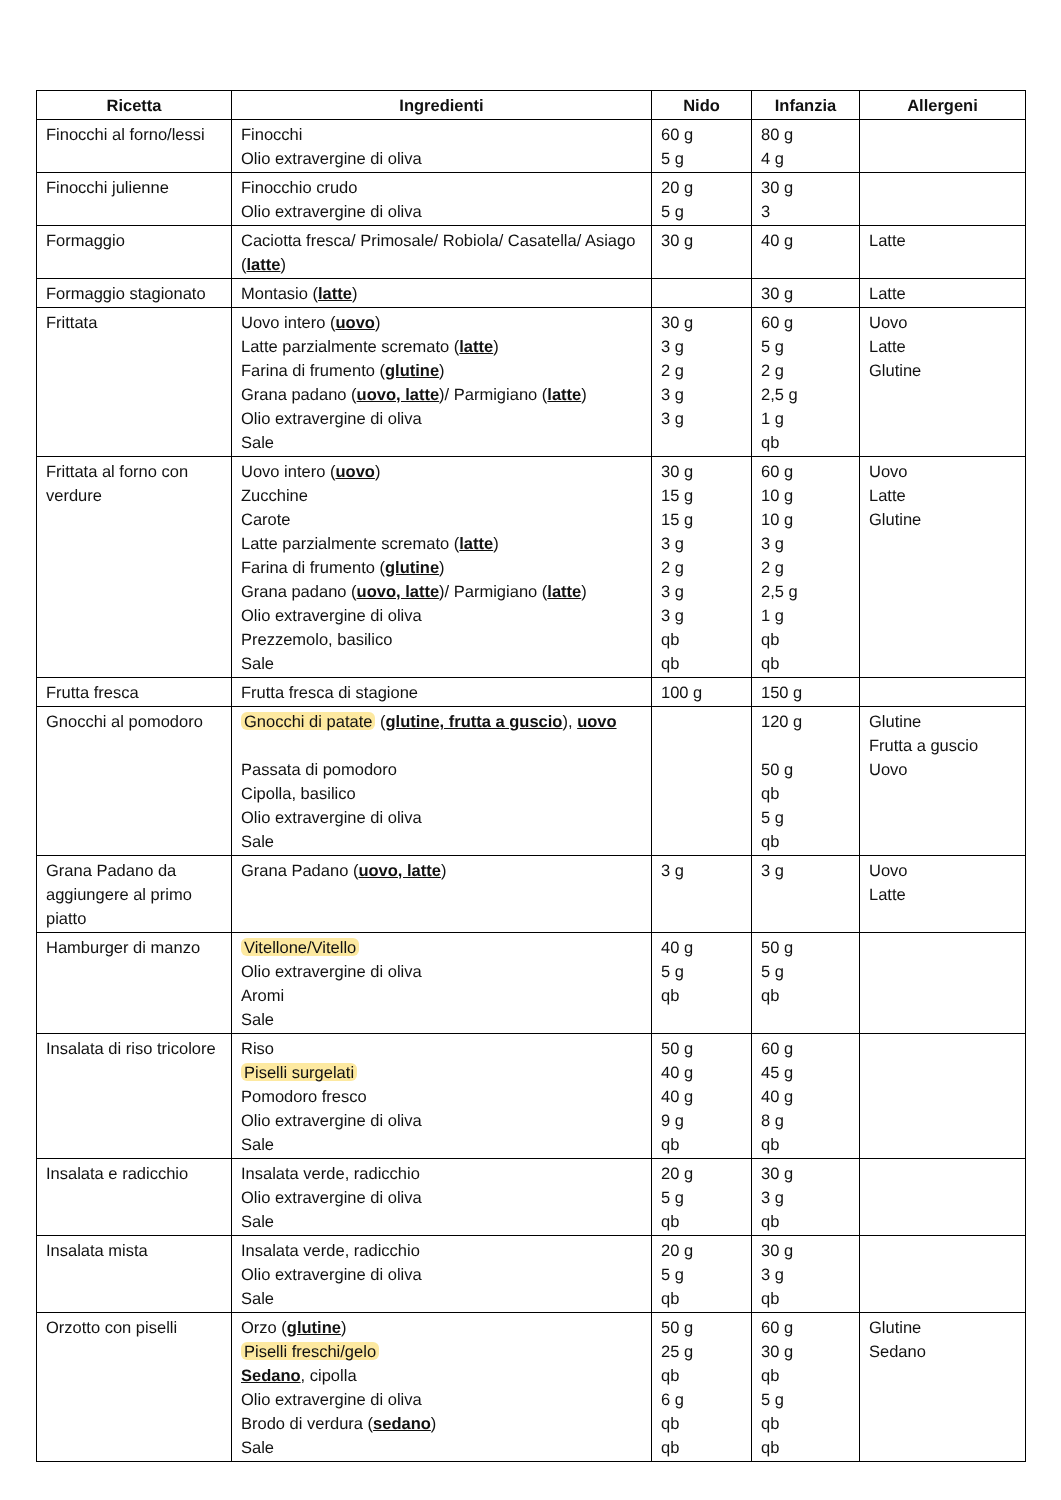| Ricetta | Ingredienti | Nido | Infanzia | Allergeni |
| --- | --- | --- | --- | --- |
| Finocchi al forno/lessi | Finocchi Olio extravergine di oliva | 60 g 5 g | 80 g 4 g | |
| Finocchi julienne | Finocchio crudo Olio extravergine di oliva | 20 g 5 g | 30 g 3 | |
| Formaggio | Caciotta fresca/ Primosale/ Robiola/ Casatella/ Asiago ( latte ) | 30 g | 40 g | Latte |
| Formaggio stagionato | Montasio ( latte ) | | 30 g | Latte |
| Frittata | Uovo intero ( uovo ) Latte parzialmente scremato ( latte ) Farina di frumento ( glutine ) Grana padano ( uovo, latte )/ Parmigiano ( latte ) Olio extravergine di oliva Sale | 30 g 3 g 2 g 3 g 3 g | 60 g 5 g 2 g 2,5 g 1 g qb | Uovo Latte Glutine |
| Frittata al forno con verdure | Uovo intero ( uovo ) Zucchine Carote Latte parzialmente scremato ( latte ) Farina di frumento ( glutine ) Grana padano ( uovo, latte )/ Parmigiano ( latte ) Olio extravergine di oliva Prezzemolo, basilico Sale | 30 g 15 g 15 g 3 g 2 g 3 g 3 g qb qb | 60 g 10 g 10 g 3 g 2 g 2,5 g 1 g qb qb | Uovo Latte Glutine |
| Frutta fresca | Frutta fresca di stagione | 100 g | 150 g | |
| Gnocchi al pomodoro | Gnocchi di patate ( glutine, frutta a guscio ), uovo Passata di pomodoro Cipolla, basilico Olio extravergine di oliva Sale | | 120 g 50 g qb 5 g qb | Glutine Frutta a guscio Uovo |
| Grana Padano da aggiungere al primo piatto | Grana Padano ( uovo, latte ) | 3 g | 3 g | Uovo Latte |
| Hamburger di manzo | Vitellone/Vitello Olio extravergine di oliva Aromi Sale | 40 g 5 g qb | 50 g 5 g qb | |
| Insalata di riso tricolore | Riso Piselli surgelati Pomodoro fresco Olio extravergine di oliva Sale | 50 g 40 g 40 g 9 g qb | 60 g 45 g 40 g 8 g qb | |
| Insalata e radicchio | Insalata verde, radicchio Olio extravergine di oliva Sale | 20 g 5 g qb | 30 g 3 g qb | |
| Insalata mista | Insalata verde, radicchio Olio extravergine di oliva Sale | 20 g 5 g qb | 30 g 3 g qb | |
| Orzotto con piselli | Orzo ( glutine ) Piselli freschi/gelo Sedano , cipolla Olio extravergine di oliva Brodo di verdura ( sedano ) Sale | 50 g 25 g qb 6 g qb qb | 60 g 30 g qb 5 g qb qb | Glutine Sedano |